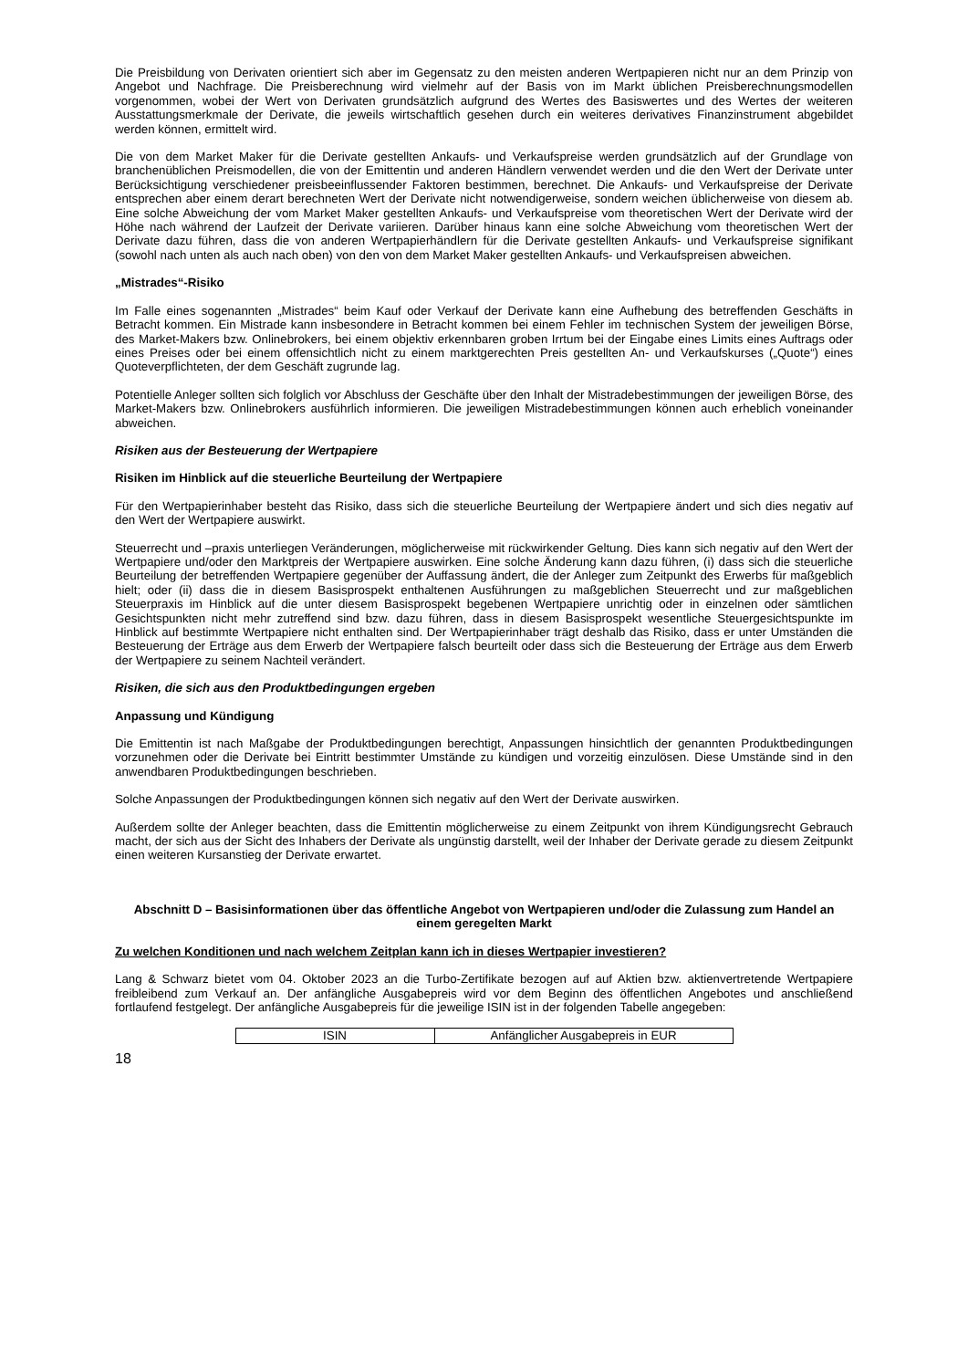Die Preisbildung von Derivaten orientiert sich aber im Gegensatz zu den meisten anderen Wertpapieren nicht nur an dem Prinzip von Angebot und Nachfrage. Die Preisberechnung wird vielmehr auf der Basis von im Markt üblichen Preisberechnungsmodellen vorgenommen, wobei der Wert von Derivaten grundsätzlich aufgrund des Wertes des Basiswertes und des Wertes der weiteren Ausstattungsmerkmale der Derivate, die jeweils wirtschaftlich gesehen durch ein weiteres derivatives Finanzinstrument abgebildet werden können, ermittelt wird.
Die von dem Market Maker für die Derivate gestellten Ankaufs- und Verkaufspreise werden grundsätzlich auf der Grundlage von branchenüblichen Preismodellen, die von der Emittentin und anderen Händlern verwendet werden und die den Wert der Derivate unter Berücksichtigung verschiedener preisbeeinflussender Faktoren bestimmen, berechnet. Die Ankaufs- und Verkaufspreise der Derivate entsprechen aber einem derart berechneten Wert der Derivate nicht notwendigerweise, sondern weichen üblicherweise von diesem ab. Eine solche Abweichung der vom Market Maker gestellten Ankaufs- und Verkaufspreise vom theoretischen Wert der Derivate wird der Höhe nach während der Laufzeit der Derivate variieren. Darüber hinaus kann eine solche Abweichung vom theoretischen Wert der Derivate dazu führen, dass die von anderen Wertpapierhändlern für die Derivate gestellten Ankaufs- und Verkaufspreise signifikant (sowohl nach unten als auch nach oben) von den von dem Market Maker gestellten Ankaufs- und Verkaufspreisen abweichen.
„Mistrades“-Risiko
Im Falle eines sogenannten „Mistrades“ beim Kauf oder Verkauf der Derivate kann eine Aufhebung des betreffenden Geschäfts in Betracht kommen. Ein Mistrade kann insbesondere in Betracht kommen bei einem Fehler im technischen System der jeweiligen Börse, des Market-Makers bzw. Onlinebrokers, bei einem objektiv erkennbaren groben Irrtum bei der Eingabe eines Limits eines Auftrags oder eines Preises oder bei einem offensichtlich nicht zu einem marktgerechten Preis gestellten An- und Verkaufskurses („Quote“) eines Quoteverpflichteten, der dem Geschäft zugrunde lag.
Potentielle Anleger sollten sich folglich vor Abschluss der Geschäfte über den Inhalt der Mistradebestimmungen der jeweiligen Börse, des Market-Makers bzw. Onlinebrokers ausführlich informieren. Die jeweiligen Mistradebestimmungen können auch erheblich voneinander abweichen.
Risiken aus der Besteuerung der Wertpapiere
Risiken im Hinblick auf die steuerliche Beurteilung der Wertpapiere
Für den Wertpapierinhaber besteht das Risiko, dass sich die steuerliche Beurteilung der Wertpapiere ändert und sich dies negativ auf den Wert der Wertpapiere auswirkt.
Steuerrecht und –praxis unterliegen Veränderungen, möglicherweise mit rückwirkender Geltung. Dies kann sich negativ auf den Wert der Wertpapiere und/oder den Marktpreis der Wertpapiere auswirken. Eine solche Änderung kann dazu führen, (i) dass sich die steuerliche Beurteilung der betreffenden Wertpapiere gegenüber der Auffassung ändert, die der Anleger zum Zeitpunkt des Erwerbs für maßgeblich hielt; oder (ii) dass die in diesem Basisprospekt enthaltenen Ausführungen zu maßgeblichen Steuerrecht und zur maßgeblichen Steuerpraxis im Hinblick auf die unter diesem Basisprospekt begebenen Wertpapiere unrichtig oder in einzelnen oder sämtlichen Gesichtspunkten nicht mehr zutreffend sind bzw. dazu führen, dass in diesem Basisprospekt wesentliche Steuergesichtspunkte im Hinblick auf bestimmte Wertpapiere nicht enthalten sind. Der Wertpapierinhaber trägt deshalb das Risiko, dass er unter Umständen die Besteuerung der Erträge aus dem Erwerb der Wertpapiere falsch beurteilt oder dass sich die Besteuerung der Erträge aus dem Erwerb der Wertpapiere zu seinem Nachteil verändert.
Risiken, die sich aus den Produktbedingungen ergeben
Anpassung und Kündigung
Die Emittentin ist nach Maßgabe der Produktbedingungen berechtigt, Anpassungen hinsichtlich der genannten Produktbedingungen vorzunehmen oder die Derivate bei Eintritt bestimmter Umstände zu kündigen und vorzeitig einzulösen. Diese Umstände sind in den anwendbaren Produktbedingungen beschrieben.
Solche Anpassungen der Produktbedingungen können sich negativ auf den Wert der Derivate auswirken.
Außerdem sollte der Anleger beachten, dass die Emittentin möglicherweise zu einem Zeitpunkt von ihrem Kündigungsrecht Gebrauch macht, der sich aus der Sicht des Inhabers der Derivate als ungünstig darstellt, weil der Inhaber der Derivate gerade zu diesem Zeitpunkt einen weiteren Kursanstieg der Derivate erwartet.
Abschnitt D – Basisinformationen über das öffentliche Angebot von Wertpapieren und/oder die Zulassung zum Handel an einem geregelten Markt
Zu welchen Konditionen und nach welchem Zeitplan kann ich in dieses Wertpapier investieren?
Lang & Schwarz bietet vom 04. Oktober 2023 an die Turbo-Zertifikate bezogen auf auf Aktien bzw. aktienvertretende Wertpapiere freibleibend zum Verkauf an. Der anfängliche Ausgabepreis wird vor dem Beginn des öffentlichen Angebotes und anschließend fortlaufend festgelegt. Der anfängliche Ausgabepreis für die jeweilige ISIN ist in der folgenden Tabelle angegeben:
| ISIN | Anfänglicher Ausgabepreis in EUR |
18